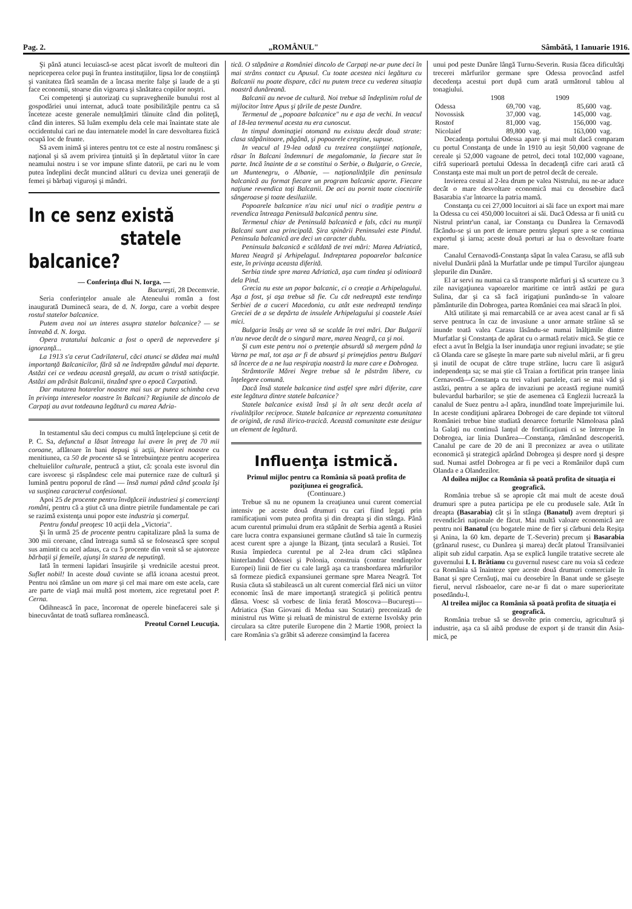Pag. 2. „ROMÂNUL" Sâmbătă, 1 Ianuarie 1916.
Şi până atunci lecuiască-se acest păcat isvorît de multeori din nepriceperea celor puşi în fruntea instituţiilor, lipsa lor de conştiinţă şi vanitatea fără seamăn de a încasa merite falşe şi laude de a şti face economii, stoarse din vigoarea şi sănătatea copiilor noştri.
Cei competenţi şi autorizaţi cu supraveghenile bunului rost al gospodăriei unui internat, aducă toate posibilităţile pentru ca să înceteze aceste generale nemulţămiri tăinuite când din politeţă, când din interes. Să luăm exemplu dela cele mai înaintate state ale occidentului cari ne dau internatele model în care desvoltarea fizică ocupă loc de frunte.
Să avem inimă şi interes pentru tot ce este al nostru românesc şi naţional şi să avem privirea ţintuită şi în depărtatul viitor în care neamului nostru i se vor impune sfinte datorii, pe cari nu le vom putea îndeplini decât muncind alături cu deviza unei generaţii de femei şi bărbaţi viguroşi şi mândri.
In ce senz există
statele balcanice?
— Conferinţa dlui N. Iorga. —
Bucureşti, 28 Decemvrie.
Seria conferinţelor anuale ale Ateneului român a fost inaugurată Duminecă seara, de d. N. Iorga, care a vorbit despre rostul statelor balcanice.
Putem avea noi un interes asupra statelor balcanice? — se întreabă d. N. Iorga.
Opera tratatului balcanic a fost o operă de neprevedere şi ignoranţă...
La 1913 s'a cerut Cadrilaterul, căci atunci se dădea mai multă importanţă Balcanicilor, fără să ne îndreptăm gândul mai departe. Astăzi cei ce vedeau această greşală, au acum o tristă satisfacţie. Astăzi am părăsit Balcanii, tinzând spre o epocă Carpatină.
Dar mutarea hotarelor noastre mai sus ar putea schimba ceva în privinţa intereselor noastre în Balcani? Regiunile de dincolo de Carpaţi au avut totdeauna legătură cu marea Adria-
In testamentul său deci compus cu multă înţelepciune şi cetit de P. C. Sa, defunctul a lăsat întreaga lui avere în preţ de 70 mii coroane, aflătoare în bani depuşi şi acţii, bisericei noastre cu menitiunea, ca 50 de procente să se întrebuinţeze pentru acoperirea cheltuielilor culturale, pentrucă a ştiut, că: şcoala este isvorul din care isvoresc şi răspândesc cele mai puternice raze de cultură şi lumină pentru poporul de rând — însă numai până când şcoala îşi va susţinea caracterul confesional.
Apoi 25 de procente pentru învăţăceii industriesi şi comercianţi români, pentru că a ştiut că una dintre pietrile fundamentale pe cari se razimă existenţa unui popor este industria şi comerţul.
Pentru fondul preoţesc 10 acţii dela „Victoria".
Şi în urmă 25 de procente pentru capitalizare până la suma de 300 mii coroane, când întreaga sumă să se folosească spre scopul sus amintit cu acel adaus, ca cu 5 procente din venit să se ajutoreze bărbaţii şi femeile, ajunşi în starea de neputinţă.
Iată în termeni lapidari însuşirile şi vrednicile acestui preot. Suflet nobil! In aceste două cuvinte se află icoana acestui preot. Pentru noi rămâne un om mare şi cel mai mare om este acela, care are parte de viaţă mai multă post mortem, zice regretatul poet P. Cerna.
Odihnească în pace, încoronat de operele binefacerei sale şi binecuvântat de toată suflarea românească.
Preotul Cornel Leucuţia.
tică. O stăpânire a României dincolo de Carpaţi ne-ar pune deci în mai strâns contact cu Apusul. Cu toate acestea nici legătura cu Balcanii nu poate dispare, căci nu putem trece cu vederea situaţia noastră dunăreană.
Balcanii au nevoe de cultură. Noi trebue să îndeplinim rolul de mijlocitor între Apus şi ţările de peste Dunăre.
Termenul de „popoare balcanice" nu e aşa de vechi. In veacul al 18-lea termenul acesta nu era cunoscut.
In timpul dominaţiei otomană nu existau decât două strate: clasa stăpânitoare, păgână, şi popoarele creştine, supuse.
In veacul al 19-lea odată cu trezirea conştiinţei naţionale, răsar în Balcani îndemnuri de megalomanie, la fiecare stat în parte. Incă înainte de a se constitui o Serbie, o Bulgarie, o Grecie, un Muntenegru, o Albanie, — naţionalităţile din peninsula balcanică au format fiecare un program balcanic aparte. Fiecare naţiune revendica toţi Balcanii. De aci au pornit toate ciocnirile sângeroase şi toate desiluziile.
Popoarele balcanice n'au nici unul nici o tradiţie pentru a revendica întreaga Peninsulă balcanică pentru sine.
Termenul chiar de Peninsulă balcanică e fals, căci nu munţii Balcani sunt axa principală. Şira spinării Peninsulei este Pindul. Peninsula balcanică are deci un caracter dublu.
Peninsula balcanică e scăldată de trei mări: Marea Adriatică, Marea Neagră şi Arhipelagul. Indreptarea popoarelor balcanice este, în privinţa aceasta diferită.
Serbia tinde spre marea Adriatică, aşa cum tindea şi odinioară dela Pind.
Grecia nu este un popor balcanic, ci o creaţie a Arhipelagului. Aşa a fost, şi aşa trebue să fie. Cu cât nedreaptă este tendinţa Serbiei de a cuceri Macedonia, cu atât este nedreaptă tendinţa Greciei de a se depărta de insulele Arhipelagului şi coastele Asiei mici.
Bulgaria însăş ar vrea să se scalde în trei mări. Dar Bulgarii n'au nevoe decât de o singură mare, marea Neagră, ca şi noi.
Şi cum este pentru noi o pretenţie absurdă să mergem până la Varna pe mal, tot aşa ar fi de absurd şi primejdios pentru Bulgari să încerce de a ne lua respiraţia noastră la mare care e Dobrogea.
Strâmtorile Mărei Negre trebue să le păstrăm libere, cu înţelegere comună.
Dacă însă statele balcanice tind astfel spre mări diferite, care este legătura dintre statele balcanice?
Statele balcanice există însă şi în alt senz decât acela al rivalităţilor reciproce. Statele balcanice ar reprezenta comunitatea de origină, de rasă ilirico-tracică. Această comunitate este desigur un element de legătură.
Influenţa istmică.
Primul mijloc pentru ca România să poată profita de poziţiunea ei geografică.
(Continuare.)
Trebue să nu ne opunem la creaţiunea unui curent comercial intensiv pe aceste două drumuri cu cari fiind legaţi prin ramificaţiuni vom putea profita şi din dreapta şi din stânga. Până acum curentul primului drum era stăpânit de Serbia agentă a Rusiei care lucra contra expansiunei germane căutând să taie în curmeziş acest curent spre a ajunge la Bizanţ, ţinta seculară a Rusiei. Tot Rusia împiedeca curentul pe al 2-lea drum căci stăpânea hinterlandul Odessei şi Polonia, construia (contrar tendinţelor Europei) linii de fier cu cale largă aşa ca transbordarea mărfurilor să formeze piedică expansiunei germane spre Marea Neagră. Tot Rusia căuta să stabilească un alt curent comercial fără nici un viitor economic însă de mare importanţă strategică şi politică pentru dânsa. Voesc să vorbesc de linia ferată Moscova—Bucureşti—Adriatica (San Giovani di Medua sau Scutari) preconizată de ministrul rus Witte şi reluată de ministrul de externe Isvolsky prin circulara sa către puterile Europene din 2 Martie 1908, proiect la care România s'a grăbit să adereze consimţind la facerea
unui pod peste Dunăre lângă Turnu-Severin. Rusia făcea dificultăţi trecerei mărfurilor germane spre Odessa provocând astfel decedenţa acestui port după cum arată următorul tablou al tonagiului.
| | 1908 | | 1909 | |
| --- | --- | --- | --- | --- |
| Odessa | 69,700 | vag. | 85,600 | vag. |
| Novossisk | 37,000 | vag. | 145,000 | vag. |
| Rostof | 81,000 | vag. | 156,000 | vag. |
| Nicolaief | 89,800 | vag. | 163,000 | vag. |
Decadenţa portului Odessa apare şi mai mult dacă comparam cu portul Constanţa de unde în 1910 au ieşit 50,000 vagoane de cereale şi 52,000 vagoane de petrol, deci total 102,000 vagoane, cifră superioară portului Odessa în decadenţă cifre cari arată că Constanţa este mai mult un port de petrol decât de cereale.
Invierea cestui al 2-lea drum pe valea Nistrului, nu ne-ar aduce decât o mare desvoltare economică mai cu deosebire dacă Basarabia s'ar întoarce la patria mamă.
Constanţa cu cei 27,000 locuitori ai săi face un export mai mare la Odessa cu cei 450,000 locuitori ai săi. Dacă Odessa ar fi unită cu Nistrul printr'un canal, iar Constanţa cu Dunărea la Cernavodă făcându-se şi un port de iernare pentru şlepuri spre a se continua exportul şi iarna; aceste două porturi ar lua o desvoltare foarte mare.
Canalul Cernavodă-Constanţa săpat în valea Carasu, se află sub nivelul Dunării până la Murfatlar unde pe timpul Turcilor ajungeau şlepurile din Dunăre.
El ar servi nu numai ca să transporte mărfuri şi să scurteze cu 3 zile navigaţiunea vapoarelor maritime ce intră astăzi pe gura Sulina, dar şi ca să facă irigaţiuni punându-se în valoare pământurile din Dobrogea, partea României cea mai săracă în ploi.
Altă utilitate şi mai remarcabilă ce ar avea acest canal ar fi să serve pentruca în caz de invasiune a unor armate străine să se inunde toată valea Carasu lăsându-se numai înălţimile dintre Murfatlar şi Constanţa de apărat cu o armată relativ mică. Se ştie ce efect a avut în Belgia la Iser inundaţia unor regiuni invadate; se ştie că Olanda care se găseşte în mare parte sub nivelul mării, ar fi greu şi inutil de ocupat de către trupe străine, lucru care îi asigură independenţa sa; se mai ştie că Traian a fortificat prin tranşee linia Cernavodă—Constanţa cu trei valuri paralele, cari se mai văd şi astăzi, pentru a se apăra de invaziuni pe această regiune numită bulevardul barbarilor; se ştie de asemenea că Englezii lucrează la canalul de Suez pentru a-l apăra, inundând toate împrejurimile lui. In aceste condiţiuni apărarea Dobrogei de care depinde tot viitorul României trebue bine studiată deoarece forturile Nămoloasa până la Galaţi nu continuă lanţul de fortificaţiuni ci se întrerupe în Dobrogea, iar linia Dunărea—Constanţa, rămânând descoperită. Canalul pe care de 20 de ani îl preconizez ar avea o utilitate economică şi strategică apărând Dobrogea şi despre nord şi despre sud. Numai astfel Dobrogea ar fi pe veci a Românilor după cum Olanda e a Olandezilor.
Al doilea mijloc ca România să poată profita de situaţia ei geografică.
România trebue să se apropie cât mai mult de aceste două drumuri spre a putea participa pe ele cu produsele sale. Atât în dreapta (Basarabia) cât şi în stânga (Banatul) avem drepturi şi revendicări naţionale de făcut. Mai multă valoare economică are pentru noi Banatul (cu bogatele mine de fier şi cărbuni dela Reşiţa şi Anina, la 60 km. departe de T.-Severin) precum şi Basarabia (grânarul rusesc, cu Dunărea şi marea) decât platoul Transilvaniei alipit sub zidul carpatin. Aşa se explică lungile tratative secrete ale guvernului I. I. Brătianu cu guvernul rusesc care nu voia să cedeze ca România să înainteze spre aceste două drumuri comerciale în Banat şi spre Cernăuţi, mai cu deosebire în Banat unde se găseşte fierul, nervul răsboaelor, care ne-ar fi dat o mare superioritate posedându-l.
Al treilea mijloc ca România să poată profita de situaţia ei geografică.
România trebue să se desvolte prin comerciu, agricultură şi industrie, aşa ca să aibă produse de export şi de transit din Asia-mică, pe